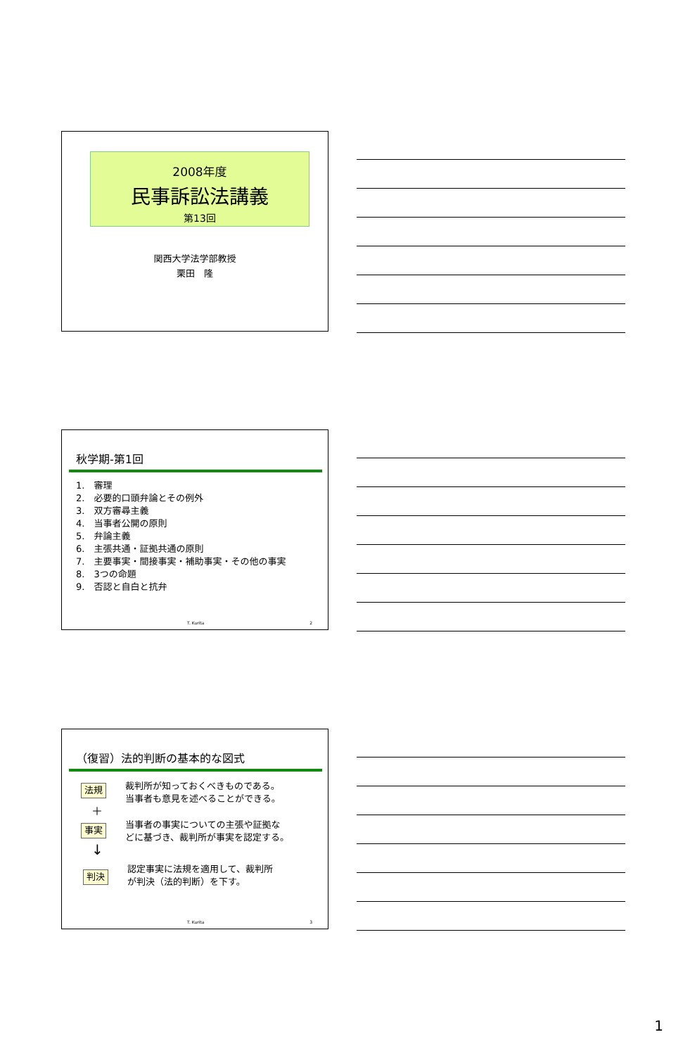2008年度
民事訴訟法講義
第13回
関西大学法学部教授
栗田　隆
秋学期-第1回
1.　審理
2.　必要的口頭弁論とその例外
3.　双方審尋主義
4.　当事者公開の原則
5.　弁論主義
6.　主張共通・証拠共通の原則
7.　主要事実・間接事実・補助事実・その他の事実
8.　3つの命題
9.　否認と自白と抗弁
T. Kurita 2
（復習）法的判断の基本的な図式
法規
裁判所が知っておくべきものである。
当事者も意見を述べることができる。
＋
事実
当事者の事実についての主張や証拠な
どに基づき、裁判所が事実を認定する。
↓
判決
認定事実に法規を適用して、裁判所
が判決（法的判断）を下す。
T. Kurita 3
1